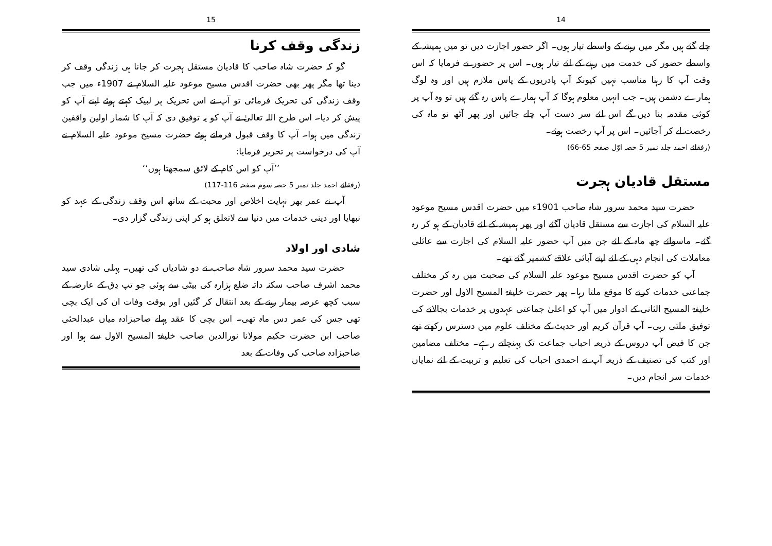14
چلے گئے ہیں مگر میں رہنے کے واسطے تیار ہوں۔ اگر حضور اجازت دیں تو میں ہمیشہ کے واسطے حضور کی خدمت میں رہنے کے لئے تیار ہوں۔ اس پر حضور نے فرمایا کہ اس وقت آپ کا رہنا مناسب نہیں کیونکہ آپ پادریوں کے پاس ملازم ہیں اور وہ لوگ ہمارے دشمن ہیں۔ جب انہیں معلوم ہوگا کہ آپ ہمارے پاس رہ گئے ہیں تو وہ آپ پر کوئی مقدمہ بنا دیں گے اس لئے سر دست آپ چلے جائیں اور پھر آٹھ نو ماہ کی رخصت لے کر آجائیں۔ اس پر آپ رخصت ہوئے۔
(رفقائے احمد جلد نمبر 5 حصہ اوّل صفحہ 65-66)
مستقل قادیان ہجرت
حضرت سید محمد سرور شاہ صاحب 1901ء میں حضرت اقدس مسیح موعود علیہ السلام کی اجازت سے مستقل قادیان آگئے اور پھر ہمیشہ کے لئے قادیان کے ہو کر رہ گئے۔ ماسوائے چھ ماہ کے لئے جن میں آپ حضور علیہ السلام کی اجازت سے عائلی معاملات کی انجام دہی کے لئے اپنے آبائی علاقے کشمیر گئے تھے۔
آپ کو حضرت اقدس مسیح موعود علیہ السلام کی صحبت میں رہ کر مختلف جماعتی خدمات کرنے کا موقع ملتا رہا۔ پھر حضرت خلیفۃ المسیح الاول اور حضرت خلیفۃ المسیح الثانی کے ادوار میں آپ کو اعلیٰ جماعتی عہدوں پر خدمات بجالانے کی توفیق ملتی رہی۔ آپ قرآن کریم اور حدیث کے مختلف علوم میں دسترس رکھتے تھے جن کا فیض آپ دروس کے ذریعہ احباب جماعت تک پہنچاتے رہے۔ مختلف مضامین اور کتب کی تصنیف کے ذریعہ آپ نے احمدی احباب کی تعلیم و تربیت کے لئے نمایاں خدمات سر انجام دیں۔
15
زندگی وقف کرنا
گو کہ حضرت شاہ صاحب کا قادیان مستقل ہجرت کر جانا ہی زندگی وقف کر دینا تھا مگر پھر بھی حضرت اقدس مسیح موعود علیہ السلام نے 1907ء میں جب وقف زندگی کی تحریک فرمائی تو آپ نے اس تحریک پر لبیک کہتے ہوئے اپنے آپ کو پیش کر دیا۔ اس طرح اللہ تعالیٰ نے آپ کو یہ توفیق دی کہ آپ کا شمار اولین واقفین زندگی میں ہوا۔ آپ کا وقف قبول فرماتے ہوئے حضرت مسیح موعود علیہ السلام نے آپ کی درخواست پر تحریر فرمایا:
’’آپ کو اس کام کے لائق سمجھتا ہوں‘‘
(رفقائے احمد جلد نمبر 5 حصہ سوم صفحہ 116-117)
آپ نے عمر بھر نہایت اخلاص اور محبت کے ساتھ اس وقف زندگی کے عہد کو نبھایا اور دینی خدمات میں دنیا سے لاتعلق ہو کر اپنی زندگی گزار دی۔
شادی اور اولاد
حضرت سید محمد سرور شاہ صاحب نے دو شادیاں کی تھیں۔ پہلی شادی سید محمد اشرف صاحب سکنہ داتہ ضلع ہزارہ کی بیٹی سے ہوئی جو تپ دِق کے عارضہ کے سبب کچھ عرصہ بیمار رہنے کے بعد انتقال کر گئیں اور بوقت وفات ان کی ایک بچی تھی جس کی عمر دس ماہ تھی۔ اس بچی کا عقد پہلے صاحبزادہ میاں عبدالحئی صاحب ابن حضرت حکیم مولانا نورالدین صاحب خلیفۃ المسیح الاول سے ہوا اور صاحبزادہ صاحب کی وفات کے بعد